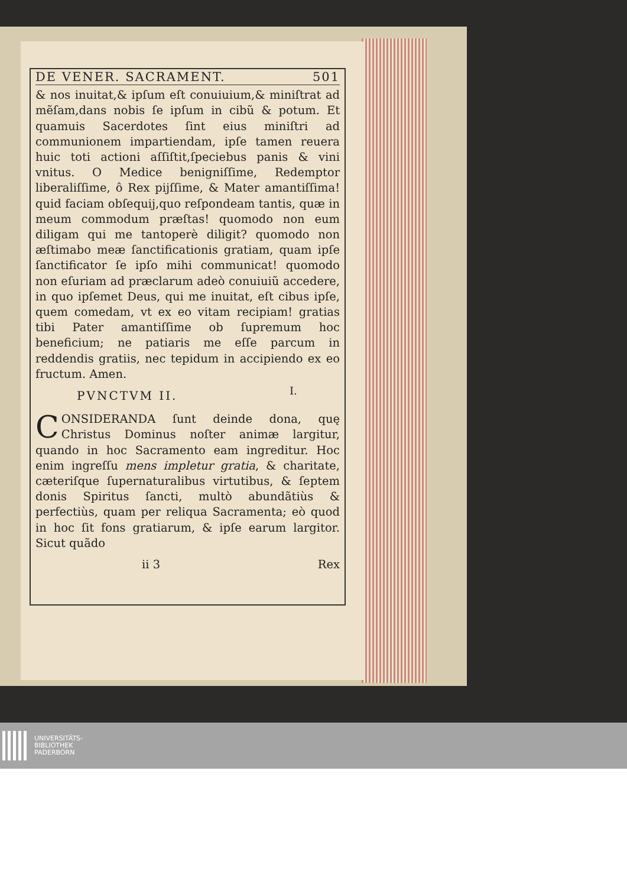DE VENER. SACRAMENT. 501
& nos inuitat,& ipſum eſt conuiuium,& miniſtrat ad mẽſam,dans nobis ſe ipſum in cibũ & potum. Et quamuis Sacerdotes ſint eius miniſtri ad communionem impartiendam, ipſe tamen reuera huic toti actioni aſſiſtit,ſpeciebus panis & vini vnitus. O Medice benigniſſime, Redemptor liberaliſſime, ô Rex pijſſime, & Mater amantiſſima! quid faciam obſequij,quo reſpondeam tantis, quæ in meum commodum præſtas! quomodo non eum diligam qui me tantoperè diligit? quomodo non æſtimabo meæ ſanctificationis gratiam, quam ipſe ſanctificator ſe ipſo mihi communicat! quomodo non eſuriam ad præclarum adeò conuiuiũ accedere, in quo ipſemet Deus, qui me inuitat, eſt cibus ipſe, quem comedam, vt ex eo vitam recipiam! gratias tibi Pater amantiſſime ob ſupremum hoc beneficium; ne patiaris me eſſe parcum in reddendis gratiis, nec tepidum in accipiendo ex eo fructum. Amen.
PVNCTVM II.
CONSIDERANDA ſunt deinde dona, quę Christus Dominus noſter animæ largitur, quando in hoc Sacramento eam ingreditur. Hoc enim ingreſſu mens impletur gratia, & charitate, cæteriſque ſupernaturalibus virtutibus, & ſeptem donis Spiritus ſancti, multò abundãtiùs & perfectiùs, quam per reliqua Sacramenta; eò quod in hoc ſit fons gratiarum, & ipſe earum largitor. Sicut quãdo
ii 3 Rex
I.
UNIVERSITÄTS-
BIBLIOTHEK
PADERBORN